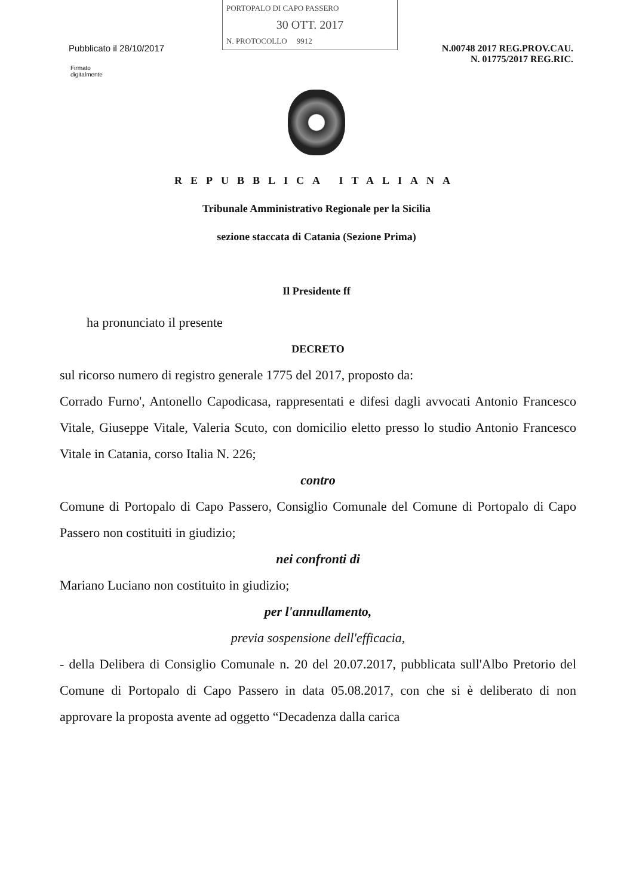PORTOPALO DI CAPO PASSERO
30 OTT. 2017
N. PROTOCOLLO 9912
Pubblicato il 28/10/2017 N.00748 2017 REG.PROV.CAU.
N. 01775/2017 REG.RIC.
Firmato
digitalmente
REPUBBLICA ITALIANA
Tribunale Amministrativo Regionale per la Sicilia
sezione staccata di Catania (Sezione Prima)
Il Presidente ff
ha pronunciato il presente
DECRETO
sul ricorso numero di registro generale 1775 del 2017, proposto da:
Corrado Furno', Antonello Capodicasa, rappresentati e difesi dagli avvocati Antonio Francesco Vitale, Giuseppe Vitale, Valeria Scuto, con domicilio eletto presso lo studio Antonio Francesco Vitale in Catania, corso Italia N. 226;
contro
Comune di Portopalo di Capo Passero, Consiglio Comunale del Comune di Portopalo di Capo Passero non costituiti in giudizio;
nei confronti di
Mariano Luciano non costituito in giudizio;
per l'annullamento,
previa sospensione dell'efficacia,
- della Delibera di Consiglio Comunale n. 20 del 20.07.2017, pubblicata sull'Albo Pretorio del Comune di Portopalo di Capo Passero in data 05.08.2017, con che si è deliberato di non approvare la proposta avente ad oggetto “Decadenza dalla carica